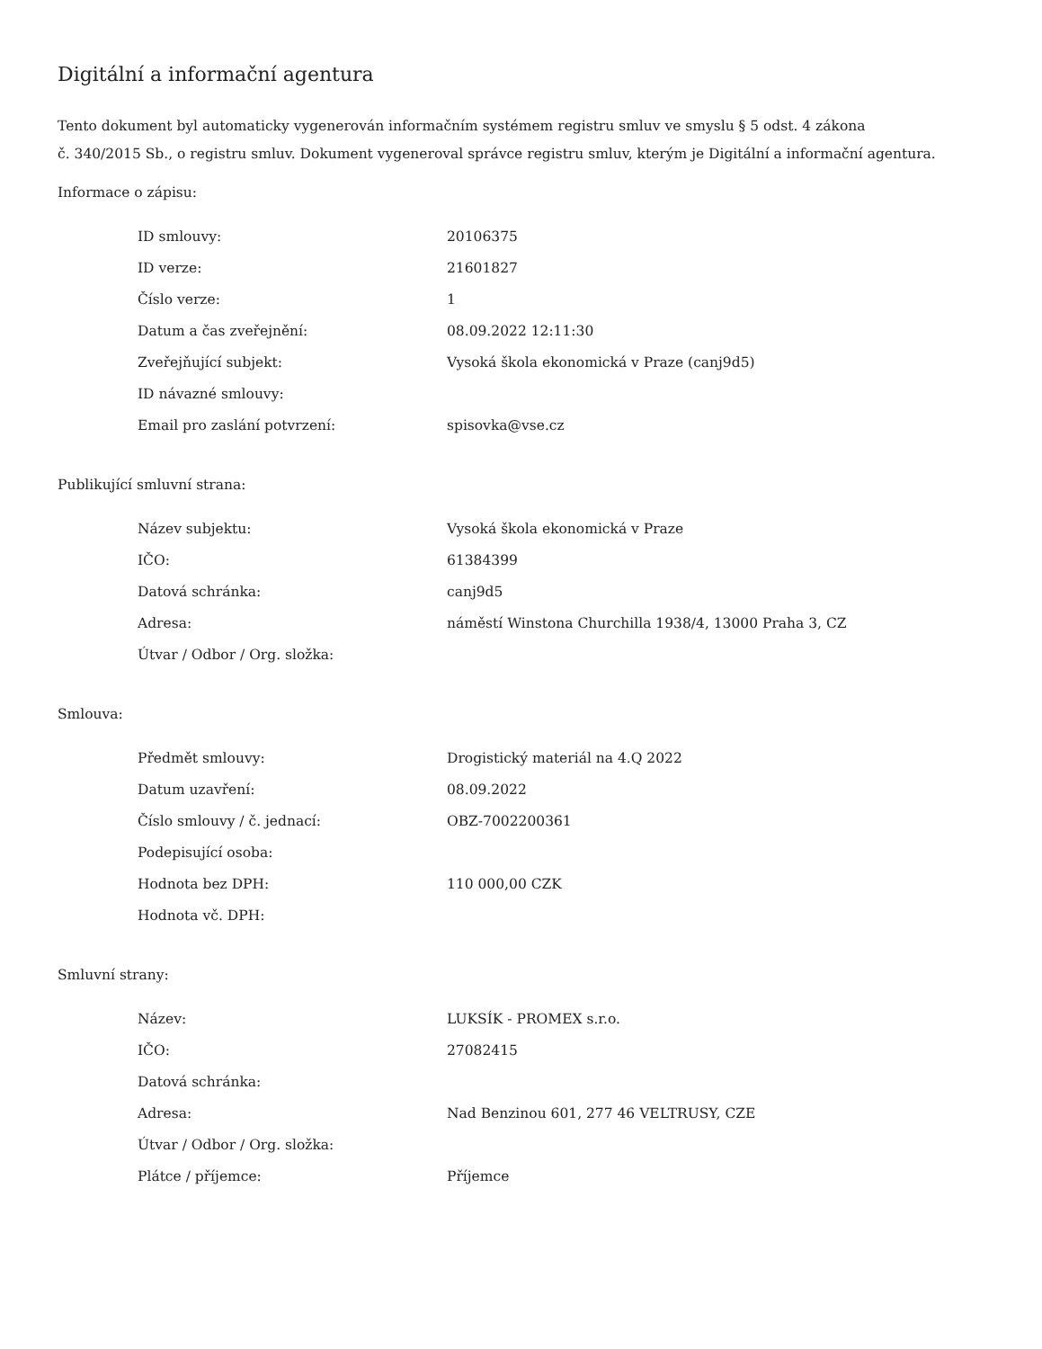Digitální a informační agentura
Tento dokument byl automaticky vygenerován informačním systémem registru smluv ve smyslu § 5 odst. 4 zákona
č. 340/2015 Sb., o registru smluv. Dokument vygeneroval správce registru smluv, kterým je Digitální a informační agentura.
Informace o zápisu:
| ID smlouvy: | 20106375 |
| ID verze: | 21601827 |
| Číslo verze: | 1 |
| Datum a čas zveřejnění: | 08.09.2022 12:11:30 |
| Zveřejňující subjekt: | Vysoká škola ekonomická v Praze (canj9d5) |
| ID návazné smlouvy: | |
| Email pro zaslání potvrzení: | spisovka@vse.cz |
Publikující smluvní strana:
| Název subjektu: | Vysoká škola ekonomická v Praze |
| IČO: | 61384399 |
| Datová schránka: | canj9d5 |
| Adresa: | náměstí Winstona Churchilla 1938/4, 13000 Praha 3, CZ |
| Útvar / Odbor / Org. složka: | |
Smlouva:
| Předmět smlouvy: | Drogistický materiál na 4.Q 2022 |
| Datum uzavření: | 08.09.2022 |
| Číslo smlouvy / č. jednací: | OBZ-7002200361 |
| Podepisující osoba: | |
| Hodnota bez DPH: | 110 000,00 CZK |
| Hodnota vč. DPH: | |
Smluvní strany:
| Název: | LUKSÍK - PROMEX s.r.o. |
| IČO: | 27082415 |
| Datová schránka: | |
| Adresa: | Nad Benzinou 601, 277 46 VELTRUSY, CZE |
| Útvar / Odbor / Org. složka: | |
| Plátce / příjemce: | Příjemce |